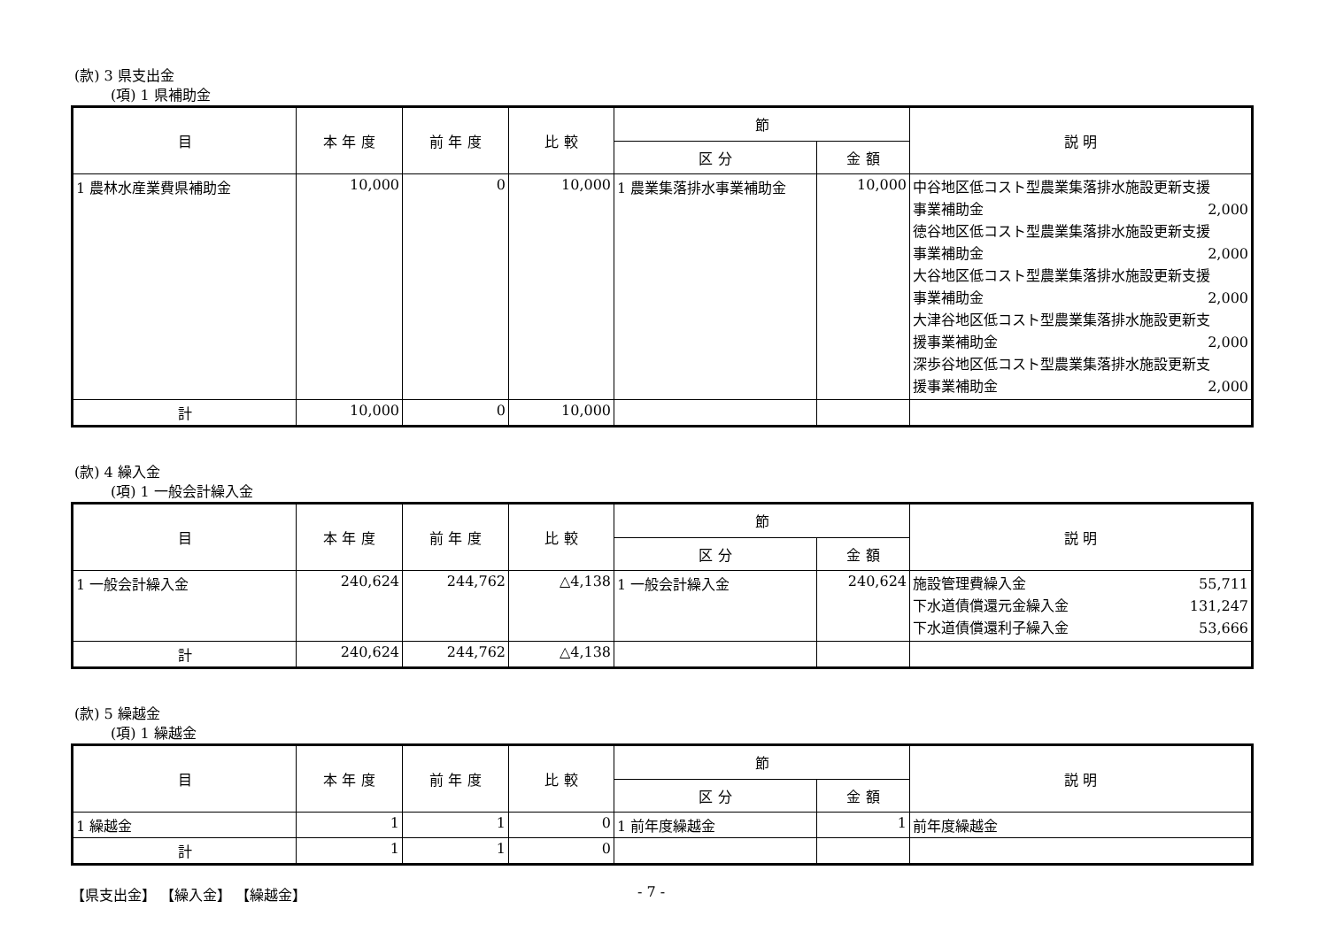(款) 3 県支出金
(項) 1 県補助金
| 目 | 本 年 度 | 前 年 度 | 比 較 | 節 | | 説 明 |
| --- | --- | --- | --- | --- | --- | --- |
| | | | | 区 分 | 金 額 | |
| 1 農林水産業費県補助金 | 10,000 | 0 | 10,000 | 1 農業集落排水事業補助金 | 10,000 | 中谷地区低コスト型農業集落排水施設更新支援 事業補助金 2,000 徳谷地区低コスト型農業集落排水施設更新支援 事業補助金 2,000 大谷地区低コスト型農業集落排水施設更新支援 事業補助金 2,000 大津谷地区低コスト型農業集落排水施設更新支 援事業補助金 2,000 深歩谷地区低コスト型農業集落排水施設更新支 援事業補助金 2,000 |
| 計 | 10,000 | 0 | 10,000 | | | |
(款) 4 繰入金
(項) 1 一般会計繰入金
| 目 | 本 年 度 | 前 年 度 | 比 較 | 節 | | 説 明 |
| --- | --- | --- | --- | --- | --- | --- |
| | | | | 区 分 | 金 額 | |
| 1 一般会計繰入金 | 240,624 | 244,762 | △4,138 | 1 一般会計繰入金 | 240,624 | 施設管理費繰入金 55,711 下水道債償還元金繰入金 131,247 下水道債償還利子繰入金 53,666 |
| 計 | 240,624 | 244,762 | △4,138 | | | |
(款) 5 繰越金
(項) 1 繰越金
| 目 | 本 年 度 | 前 年 度 | 比 較 | 節 | | 説 明 |
| --- | --- | --- | --- | --- | --- | --- |
| | | | | 区 分 | 金 額 | |
| 1 繰越金 | 1 | 1 | 0 | 1 前年度繰越金 | 1 | 前年度繰越金 |
| 計 | 1 | 1 | 0 | | | |
【県支出金】 【繰入金】 【繰越金】 - 7 -